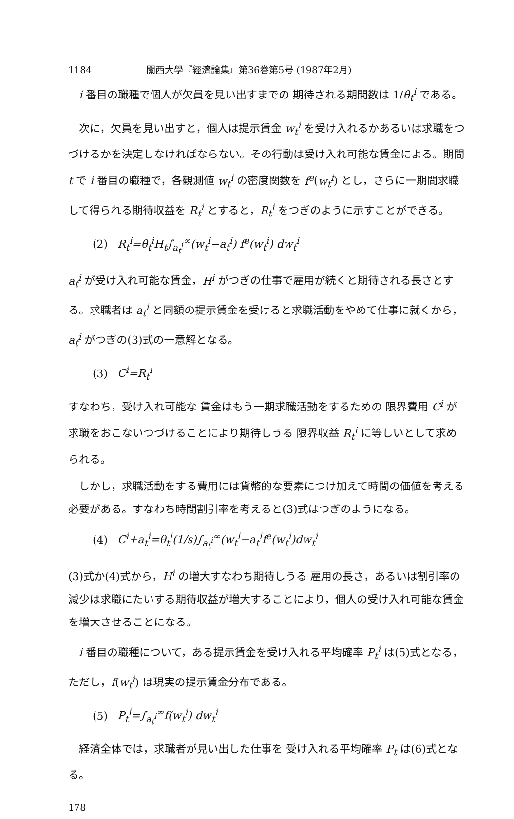1184 關西大學『經濟論集』第36巻第5号 (1987年2月)
i 番目の職種で個人が欠員を見い出すまでの 期待される期間数は 1/θ<sub>t</sub><sup>i</sup> である。
次に，欠員を見い出すと，個人は提示賃金 w<sub>t</sub><sup>i</sup> を受け入れるかあるいは求職をつづけるかを決定しなければならない。その行動は受け入れ可能な賃金による。期間 t で i 番目の職種で，各観測値 w<sub>t</sub><sup>i</sup> の密度関数を f<sup>e</sup>(w<sub>t</sub><sup>i</sup>) とし，さらに一期間求職して得られる期待収益を R<sub>t</sub><sup>i</sup> とすると，R<sub>t</sub><sup>i</sup> をつぎのように示すことができる。
(2) R<sub>t</sub><sup>i</sup>=θ<sub>t</sub><sup>i</sup>H<sub>t</sub>∫<sub>a<sub>t</sub><sup>i</sup></sub><sup>∞</sup>(w<sub>t</sub><sup>i</sup>−a<sub>t</sub><sup>i</sup>) f<sup>e</sup>(w<sub>t</sub><sup>i</sup>) dw<sub>t</sub><sup>i</sup>
a<sub>t</sub><sup>i</sup> が受け入れ可能な賃金，H<sup>i</sup> がつぎの仕事で雇用が続くと期待される長さとする。求職者は a<sub>t</sub><sup>i</sup> と同額の提示賃金を受けると求職活動をやめて仕事に就くから，a<sub>t</sub><sup>i</sup> がつぎの(3)式の一意解となる。
(3) C<sup>i</sup>=R<sub>t</sub><sup>i</sup>
すなわち，受け入れ可能な 賃金はもう一期求職活動をするための 限界費用 C<sup>i</sup> が求職をおこないつづけることにより期待しうる 限界収益 R<sub>t</sub><sup>i</sup> に等しいとして求められる。
しかし，求職活動をする費用には貨幣的な要素につけ加えて時間の価値を考える必要がある。すなわち時間割引率を考えると(3)式はつぎのようになる。
(4) C<sup>i</sup>+a<sub>t</sub><sup>i</sup>=θ<sub>t</sub><sup>i</sup>(1/s)∫<sub>a<sub>t</sub><sup>i</sup></sub><sup>∞</sup>(w<sub>t</sub><sup>i</sup>−a<sub>t</sub><sup>i</sup>f<sup>e</sup>(w<sub>t</sub><sup>i</sup>)dw<sub>t</sub><sup>i</sup>
(3)式か(4)式から，H<sup>i</sup> の増大すなわち期待しうる 雇用の長さ，あるいは割引率の減少は求職にたいする期待収益が増大することにより，個人の受け入れ可能な賃金を増大させることになる。
i 番目の職種について，ある提示賃金を受け入れる平均確率 P<sub>t</sub><sup>i</sup> は(5)式となる，ただし，f(w<sub>t</sub><sup>i</sup>) は現実の提示賃金分布である。
(5) P<sub>t</sub><sup>i</sup>=∫<sub>a<sub>t</sub><sup>i</sup></sub><sup>∞</sup>f(w<sub>t</sub><sup>i</sup>) dw<sub>t</sub><sup>i</sup>
経済全体では，求職者が見い出した仕事を 受け入れる平均確率 P<sub>t</sub> は(6)式となる。
178